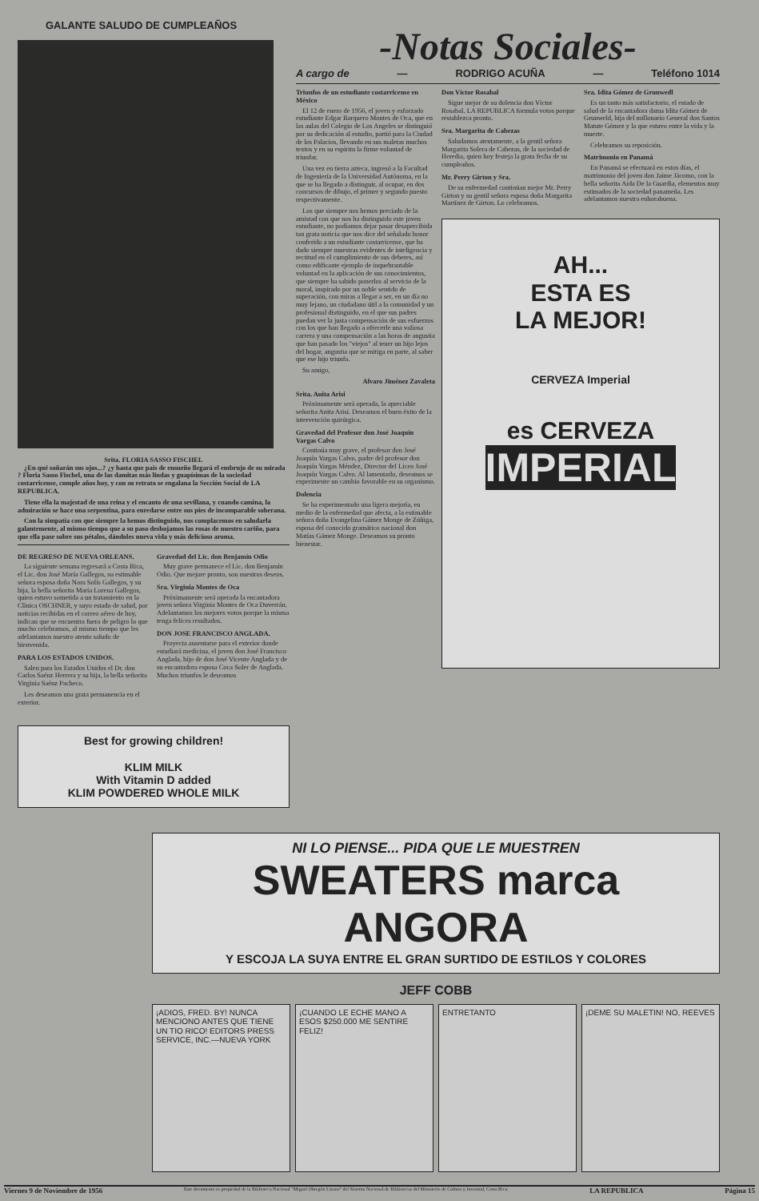GALANTE SALUDO DE CUMPLEAÑOS
Srita. FLORIA SASSO FISCHEL
¿En qué soñarán sus ojos...? ¿y hasta que país de ensueño llegará el embrujo de su mirada ? Floria Sasso Fischel, una de las damitas más lindas y guapísimas de la sociedad costarricense, cumple años hoy, y con su retrato se engalana la Sección Social de LA REPUBLICA.
Tiene ella la majestad de una reina y el encanto de una sevillana, y cuando camina, la admiración se hace una serpentina, para enredarse entre sus pies de incomparable soberana.
Con la simpatía con que siempre la hemos distinguido, nos complacemos en saludarla galantemente, al mismo tiempo que a su paso deshojamos las rosas de nuestro cariño, para que ella pase sobre sus pétalos, dándoles nueva vida y más delicioso aroma.
DE REGRESO DE NUEVA ORLEANS.
La siguiente semana regresará a Costa Rica, el Lic. don José María Gallegos, su estimable señora esposa doña Nora Solís Gallegos, y su hija, la bella señorita María Lorena Gallegos, quien estuvo sometida a un tratamiento en la Clínica OSCHNER, y suyo estado de salud, por noticias recibidas en el correo aéreo de hoy, indican que se encuentra fuera de peligro lo que mucho celebramos, al mismo tiempo que les adelantamos nuestro atento saludo de bienvenida.
PARA LOS ESTADOS UNIDOS.
Salen para los Estados Unidos el Dr. don Carlos Saénz Herrera y su hija, la bella señorita Virginia Saénz Pacheco.
Les deseamos una grata permanencia en el exterior.
Gravedad del Lic. don Benjamín Odio
Muy grave permanece el Lic. don Benjamín Odio. Que mejore pronto, son nuestros deseos.
Sra. Virginia Montes de Oca
Próximamente será operada la encantadora joven señora Virginia Montes de Oca Duverrán. Adelantamos los mejores votos porque la misma tenga felices resultados.
DON JOSE FRANCISCO ANGLADA.
Proyecta ausentarse para el exterior donde estudiará medicina, el joven don José Francisco Anglada, hijo de don José Vicente Anglada y de su encantadora esposa Coca Soler de Anglada. Muchos triunfos le deseamos
Best for growing children!
KLIM MILK
With Vitamin D added
KLIM POWDERED WHOLE MILK
-Notas Sociales-
A cargo de — RODRIGO ACUÑA — Teléfono 1014
Triunfos de un estudiante costarricense en México
El 12 de enero de 1956, el joven y esforzado estudiante Edgar Barquero Montes de Oca, que en las aulas del Colegio de Los Angeles se distinguió por su dedicación al estudio, partió para la Ciudad de los Palacios, llevando en sus maletas muchos textos y en su espíritu la firme voluntad de triunfar.
Una vez en tierra azteca, ingresó a la Facultad de Ingeniería de la Universidad Autónoma, en la que se ha llegado a distinguir, al ocupar, en dos concursos de dibujo, el primer y segundo puesto respectivamente.
Los que siempre nos hemos preciado de la amistad con que nos ha distinguido este joven estudiante, no podíamos dejar pasar desapercibida tan grata noticia que nos dice del señalado honor conferido a un estudiante costarricense, que ha dado siempre muestras evidentes de inteligencia y rectitud en el cumplimiento de sus deberes, así como edificante ejemplo de inquebrantable voluntad en la aplicación de sus conocimientos, que siempre ha sabido ponerlos al servicio de la moral, inspirado por un noble sentido de superación, con miras a llegar a ser, en un día no muy lejano, un ciudadano útil a la comunidad y un profesional distinguido, en el que sus padres puedan ver la justa compensación de sus esfuerzos con los que han llegado a ofrecerle una valiosa carrera y una compensación a las horas de angustia que han pasado los "viejos" al tener un hijo lejos del hogar, angustia que se mitiga en parte, al saber que ese hijo triunfa.
Su amigo,
Alvaro Jiménez Zavaleta
Srita. Anita Arisi
Próximamente será operada, la apreciable señorita Anita Arisi. Deseamos el buen éxito de la intervención quirúrgica.
Gravedad del Profesor don José Joaquín Vargas Calvo
Continúa muy grave, el profesor don José Joaquín Vargas Calvo, padre del profesor don Joaquín Vargas Méndez, Director del Liceo José Joaquín Vargas Calvo. Al lamentarlo, deseamos se experimente un cambio favorable en su organismo.
Dolencia
Se ha experimentado una ligera mejoría, en medio de la enfermedad que afecta, a la estimable señora doña Evangelina Gámez Monge de Zúñiga, esposa del conocido gramático nacional don Matías Gámez Monge. Deseamos su pronto bienestar.
Don Víctor Rosabal
Sigue mejor de su dolencia don Víctor Rosabal. LA REPUBLICA formula votos porque restablezca pronto.
Sra. Margarita de Cabezas
Saludamos atentamente, a la gentil señora Margarita Solera de Cabezas, de la sociedad de Heredia, quien hoy festeja la grata fecha de su cumpleaños.
Mr. Perry Girton y Sra.
De su enfermedad continúan mejor Mr. Perry Girton y su gentil señora esposa doña Margarita Martínez de Girton. Lo celebramos.
Sra. Idita Gómez de Grunwedl
Es un tanto más satisfactorio, el estado de salud de la encantadora dama Idita Gómez de Grunweld, hija del millonario General don Santos Matute Gómez y la que estuvo entre la vida y la muerte.
Celebramos su reposición.
Matrimonio en Panamá
En Panamá se efectuará en estos días, el matrimonio del joven don Jaime Jácomo, con la bella señorita Aida De la Guardia, elementos muy estimados de la sociedad panameña. Les adelantamos nuestra enhorabuena.
AH...
ESTA ES
LA MEJOR!
CERVEZA Imperial
es CERVEZA
IMPERIAL
NI LO PIENSE... PIDA QUE LE MUESTREN
SWEATERS marca ANGORA
Y ESCOJA LA SUYA ENTRE EL GRAN SURTIDO DE ESTILOS Y COLORES
JEFF COBB
¡ADIOS, FRED. BY! NUNCA MENCIONO ANTES QUE TIENE UN TIO RICO! EDITORS PRESS SERVICE, INC.—NUEVA YORK
¡CUANDO LE ECHE MANO A ESOS $250.000 ME SENTIRE FELIZ!
ENTRETANTO ¡DEME SU MALETIN! NO, REEVES
Viernes 9 de Noviembre de 1956 Este documento es propiedad de la Biblioteca Nacional "Miguel Obregón Lizano" del Sistema Nacional de Bibliotecas del Ministerio de Cultura y Juventud, Costa Rica. LA REPUBLICA Página 15